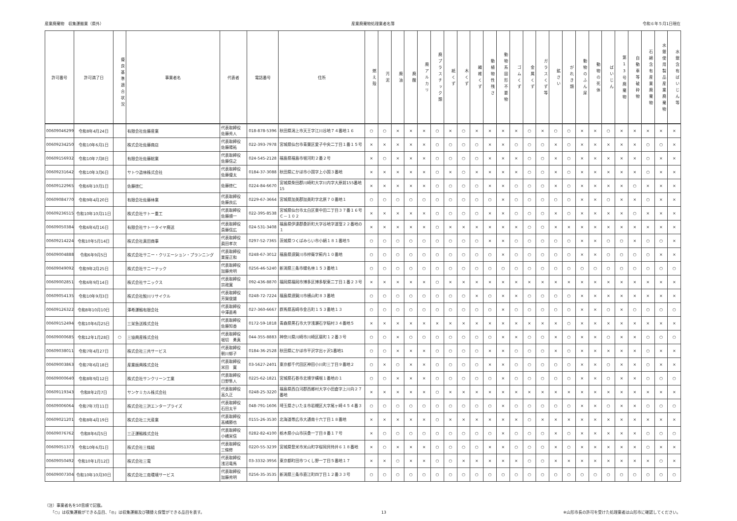産業廃棄物　収集運搬業（県外） 産業廃棄物処理業者名簿 令和６年５月1日現在
| 許可番号 | 許可満了日 | 優良基準適合状況 | 事業者名 | 代表者 | 電話番号 | 住所 | 燃え殻 | 汚泥 | 廃油 | 廃酸 | 廃アルカリ | 廃プラスチック類 | 紙くず | 木くず | 繊維くず | 動植物性残さ | 動物系固形不要物 | ゴムくず | 金属くず | ガラスくず等 | 鉱さい | がれき類 | 動物のふん尿 | 動物の死体 | ばいじん | 第13号廃棄物 | 自動車等破砕物 | 石綿含有産業廃棄物 | 水銀使用製品産業廃棄物 | 水銀含有ばいじん等 |
| --- | --- | --- | --- | --- | --- | --- | --- | --- | --- | --- | --- | --- | --- | --- | --- | --- | --- | --- | --- | --- | --- | --- | --- | --- | --- | --- | --- | --- | --- | --- |
| 00609046299 | 令和8年4月24日 | | 有限会社佐藤産業 | 代表取締役 佐藤秀人 | 018-878-5396 | 秋田県潟上市天王字江川谷地７４番地１６ | ○ | ○ | × | × | × | ○ | × | ○ | × | × | × | × | ○ | × | ○ | ○ | × | × | ○ | × | × | × | × | × |
| 00609234250 | 令和10年6月1日 | | 株式会社佐藤商店 | 代表取締役 佐藤陽祐 | 022-393-7978 | 宮城県仙台市青葉区愛子中央二丁目１番１５号 | × | × | × | × | × | ○ | ○ | ○ | ○ | × | × | ○ | ○ | ○ | × | ○ | × | × | × | × | × | ○ | ○ | × |
| 00609156932 | 令和10年7月8日 | | 有限会社佐藤総業 | 代表取締役 佐藤信之 | 024-545-2128 | 福島県福島市堀河町２番２号 | × | ○ | × | × | × | ○ | ○ | ○ | ○ | × | × | × | ○ | ○ | × | ○ | × | × | × | × | × | ○ | × | × |
| 00609231642 | 令和10年3月6日 | | サトウ造林株式会社 | 代表取締役 佐藤優太 | 0184-37-3088 | 秋田県にかほ市小国字上小国３番地 | × | × | × | × | × | ○ | × | ○ | × | × | × | × | ○ | ○ | × | ○ | × | × | × | × | × | ○ | × | × |
| 00609122965 | 令和6年10月1日 | | 佐藤徳仁 | 佐藤徳仁 | 0224-84-6670 | 宮城県柴田郡川崎町大字川内字大原前155番地15 | × | × | × | × | × | ○ | ○ | ○ | ○ | × | × | ○ | ○ | ○ | × | ○ | × | × | × | × | ○ | × | × | × |
| 00609084770 | 令和9年4月20日 | | 有限会社佐藤林業 | 代表取締役 佐藤良広 | 0229-67-3664 | 宮城県加美郡加美町字北原７０番地１ | ○ | ○ | ○ | ○ | ○ | ○ | ○ | ○ | ○ | ○ | × | ○ | ○ | ○ | ○ | ○ | × | × | ○ | × | × | ○ | × | × |
| 00609236515 | 令和10年10月11日 | | 株式会社サトー重工 | 代表取締役 佐藤順一 | 022-395-8538 | 宮城県仙台市太白区東中田二丁目３７番１６号Ｃ－１０２ | × | × | × | × | × | ○ | ○ | ○ | ○ | × | × | ○ | ○ | ○ | × | ○ | × | × | × | × | ○ | × | × | × |
| 00609050384 | 令和6年6月16日 | | 有限会社サトータイヤ廃送 | 代表取締役 斎藤信広 | 024-531-3408 | 福島県伊達郡桑折町大字谷地字道窪２２番地の１ | × | × | × | × | × | ○ | × | × | × | × | × | × | ○ | ○ | × | × | × | × | × | × | × | × | × | × |
| 00609214224 | 令和10年5月14日 | | 株式会社真田商事 | 代表取締役 眞田孝次 | 0297-52-7365 | 茨城県つくばみらい市小絹１８１番地５ | ○ | ○ | ○ | ○ | ○ | ○ | ○ | ○ | ○ | × | × | ○ | ○ | ○ | ○ | ○ | × | × | ○ | ○ | × | ○ | ○ | × |
| 00609004888 | 令和6年9月5日 | | 株式会社サニー・クリエーション・プランニング | 代表取締役 栗屋正和 | 0248-67-3012 | 福島県須賀川市梓衛字薊内１０番地 | ○ | ○ | ○ | ○ | ○ | ○ | ○ | ○ | ○ | ○ | × | ○ | ○ | ○ | ○ | ○ | × | × | ○ | ○ | ○ | ○ | × | × |
| 00609049092 | 令和9年2月25日 | | 株式会社サニーテック | 代表取締役 加藤秀明 | 0256-46-5240 | 新潟県三条市蝶名林１５３番地１ | ○ | ○ | ○ | ○ | ○ | ○ | ○ | ○ | ○ | ○ | ○ | ○ | ○ | ○ | ○ | ○ | ○ | ○ | ○ | ○ | ○ | ○ | ○ | ○ |
| 00609002851 | 令和6年9月14日 | | 株式会社サニックス | 代表取締役 宗政寛 | 092-436-8870 | 福岡県福岡市博多区博多駅東二丁目１番２３号 | × | × | × | × | × | ○ | × | × | × | × | × | × | × | × | × | × | × | × | × | × | × | × | × | × |
| 00609054135 | 令和10年9月3日 | | 株式会社鮫川リサイクル | 代表取締役 芳賀俊雄 | 0248-72-7224 | 福島県須賀川市横山町８３番地 | ○ | ○ | ○ | ○ | ○ | ○ | ○ | ○ | × | ○ | × | × | ○ | ○ | ○ | ○ | × | × | × | × | × | × | × | × |
| 00609126322 | 令和8年10月10日 | | 澤希運輸有限会社 | 代表取締役 中澤直希 | 027-360-6667 | 群馬県高崎市金古町１５３番地１３ | ○ | ○ | ○ | ○ | ○ | ○ | ○ | ○ | ○ | ○ | × | ○ | ○ | ○ | ○ | ○ | × | × | ○ | × | ○ | ○ | ○ | ○ |
| 00609152494 | 令和10年6月25日 | | 三栄急送株式会社 | 代表取締役 佐藤知香 | 0172-59-1818 | 青森県黒石市大字浅瀬石字稲村３４番地５ | × | × | × | × | × | × | × | × | × | × | × | × | × | × | × | ○ | × | × | × | × | × | × | × | × |
| 00609000685 | 令和12年1月28日 | ○ | 三協興産株式会社 | 代表取締役 堀切 勇真 | 044-355-8883 | 神奈川県川崎市川崎区扇町１２番３号 | ○ | ○ | × | ○ | ○ | ○ | ○ | ○ | ○ | ○ | × | × | ○ | ○ | × | ○ | × | × | ○ | × | × | ○ | ○ | ○ |
| 00609038011 | 令和7年4月27日 | | 株式会社三共サービス | 代表取締役 朝川郁子 | 0184-36-2528 | 秋田県にかほ市平沢字出ヶ沢1番地1 | ○ | ○ | × | × | × | ○ | ○ | ○ | ○ | × | × | ○ | ○ | ○ | × | ○ | × | × | × | × | × | ○ | × | × |
| 00609003863 | 令和7年6月18日 | | 産業振興株式会社 | 代表取締役 米田 寛 | 03-5627-2401 | 東京都千代田区神田小川町三丁目９番地２ | ○ | × | ○ | × | × | ○ | ○ | ○ | ○ | × | × | ○ | ○ | ○ | ○ | ○ | × | × | ○ | × | × | ○ | × | × |
| 00609000640 | 令和8年9月12日 | | 株式会社サンクリーン工業 | 代表取締役 日野隼人 | 0225-62-1821 | 宮城県石巻市北境字構堀１番地の１ | ○ | ○ | × | × | × | ○ | ○ | ○ | ○ | ○ | × | ○ | ○ | ○ | ○ | ○ | × | × | ○ | × | × | ○ | ○ | ○ |
| 00609119343 | 令和8年2月7日 | | サンケミカル株式会社 | 代表取締役 高久正 | 0248-25-3220 | 福島県西白河郡西郷村大字小田倉字上川向２７番地 | × | × | × | × | × | ○ | × | × | × | × | × | × | × | × | × | × | × | × | × | × | × | × | × | × |
| 00609006064 | 令和7年7月11日 | | 株式会社三洪エンタープライズ | 代表取締役 石田太平 | 048-791-1606 | 埼玉県さいたま市岩槻区大字尾ヶ崎４５４番３ | ○ | ○ | ○ | ○ | ○ | ○ | ○ | ○ | ○ | ○ | × | ○ | ○ | ○ | ○ | ○ | × | × | ○ | × | × | ○ | ○ | ○ |
| 00609021201 | 令和8年4月19日 | | 株式会社三光産業 | 代表取締役 高橋勝也 | 0155-26-3530 | 北海道帯広市大通南十六丁目１８番地 | × | × | × | × | × | ○ | × | × | × | × | × | × | ○ | × | × | × | × | × | × | × | × | × | × | × |
| 00609076762 | 令和8年6月5日 | | 三正運輸株式会社 | 代表取締役 小橋栄信 | 0282-82-4100 | 栃木県小山市扶桑一丁目８番１７号 | × | ○ | ○ | ○ | ○ | ○ | ○ | ○ | ○ | ○ | × | ○ | ○ | ○ | × | ○ | × | × | × | × | × | ○ | ○ | ○ |
| 00609051373 | 令和10年6月1日 | | 株式会社三條組 | 代表取締役 三條修 | 0220-55-3239 | 宮城県登米市米山町字桜岡貝待井６１８番地 | × | ○ | × | × | × | ○ | ○ | ○ | ○ | × | × | ○ | ○ | ○ | × | ○ | × | × | × | × | × | ○ | × | × |
| 00609050492 | 令和10年1月12日 | | 株式会社三電 | 代表取締役 浅沼竜馬 | 03-3332-3956 | 東京都町田市つくし野一丁目５番地１７ | × | × | ○ | × | × | ○ | ○ | × | × | × | × | × | ○ | ○ | × | × | × | × | × | × | × | × | ○ | × |
| 00609007304 | 令和10年10月30日 | | 株式会社三南環境サービス | 代表取締役 加藤秀明 | 0256-35-3535 | 新潟県三条市直江町四丁目１２番３３号 | ○ | ○ | ○ | ○ | ○ | ○ | ○ | ○ | ○ | ○ | ○ | ○ | ○ | ○ | ○ | ○ | ○ | ○ | ○ | ○ | ○ | ○ | ○ | ○ |
（注）事業者名を50音順で記載。
　　「○」は収集運搬ができる品目、「◎」は収集運搬及び積替え保管ができる品目を表す。
13 ※山形市長の許可を受けた処理業者は山形市に確認してください。